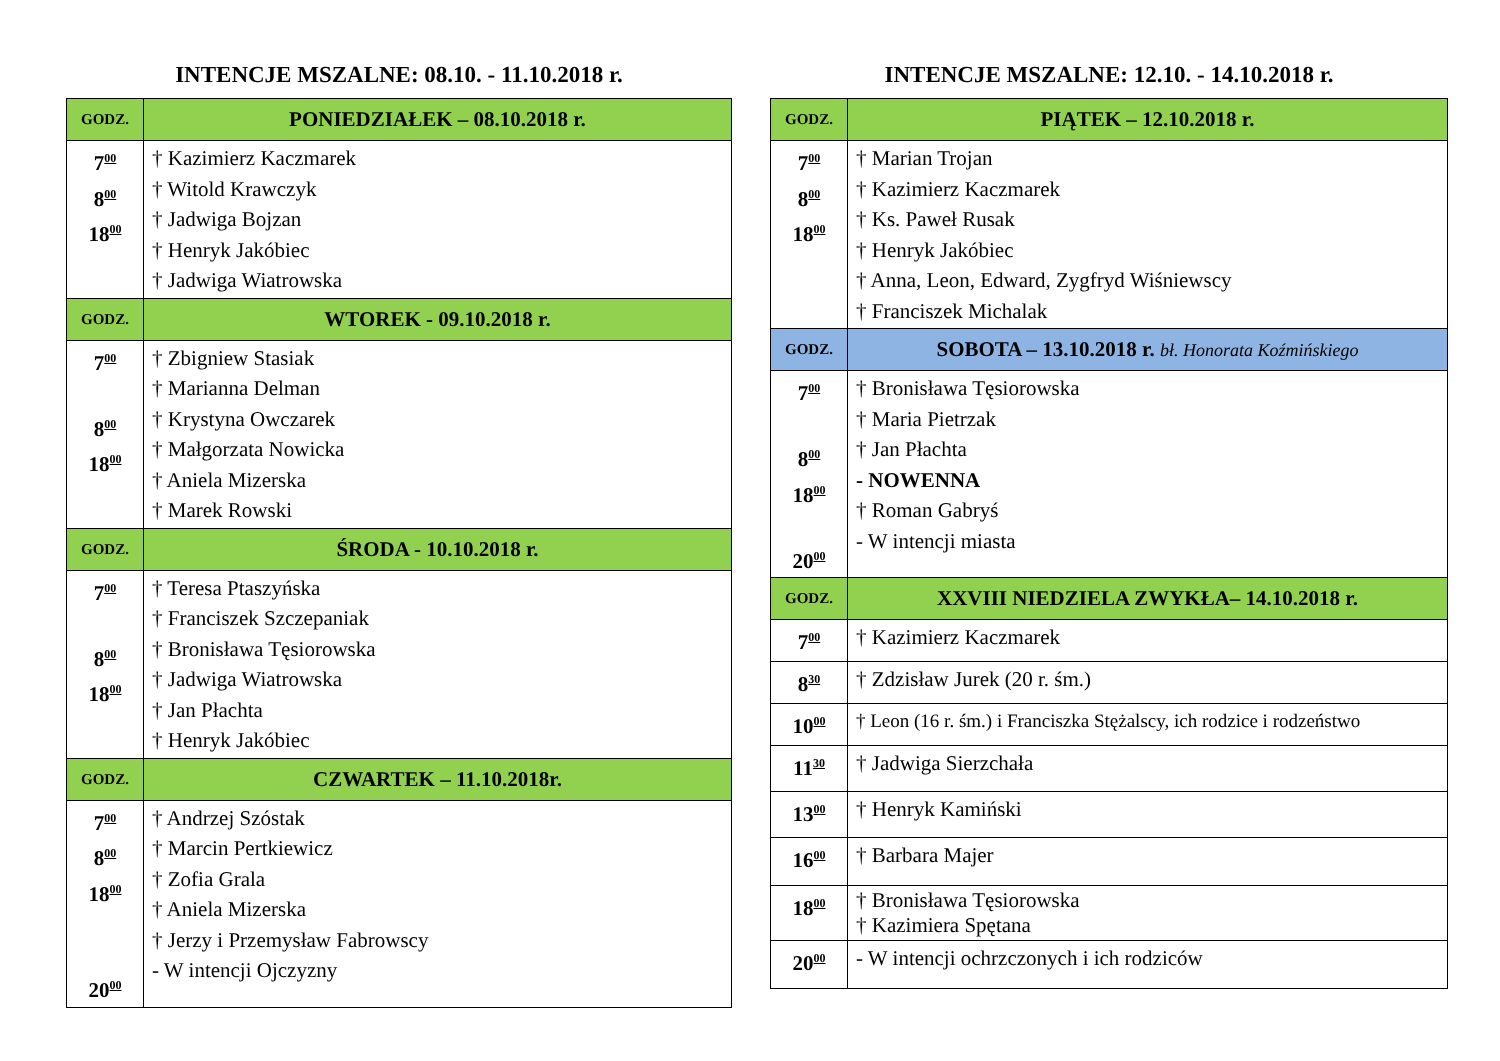INTENCJE MSZALNE: 08.10. - 11.10.2018 r.
| GODZ. | PONIEDZIAŁEK – 08.10.2018 r. |
| --- | --- |
| 7<sup>00</sup> 8<sup>00</sup> 18<sup>00</sup> | † Kazimierz Kaczmarek † Witold Krawczyk † Jadwiga Bojzan † Henryk Jakóbiec † Jadwiga Wiatrowska |
| GODZ. | WTOREK - 09.10.2018 r. |
| 7<sup>00</sup> 8<sup>00</sup> 18<sup>00</sup> | † Zbigniew Stasiak † Marianna Delman † Krystyna Owczarek † Małgorzata Nowicka † Aniela Mizerska † Marek Rowski |
| GODZ. | ŚRODA - 10.10.2018 r. |
| 7<sup>00</sup> 8<sup>00</sup> 18<sup>00</sup> | † Teresa Ptaszyńska † Franciszek Szczepaniak † Bronisława Tęsiorowska † Jadwiga Wiatrowska † Jan Płachta † Henryk Jakóbiec |
| GODZ. | CZWARTEK – 11.10.2018r. |
| 7<sup>00</sup> 8<sup>00</sup> 18<sup>00</sup> 20<sup>00</sup> | † Andrzej Szóstak † Marcin Pertkiewicz † Zofia Grala † Aniela Mizerska † Jerzy i Przemysław Fabrowscy - W intencji Ojczyzny |
INTENCJE MSZALNE: 12.10. - 14.10.2018 r.
| GODZ. | PIĄTEK – 12.10.2018 r. |
| --- | --- |
| 7<sup>00</sup> 8<sup>00</sup> 18<sup>00</sup> | † Marian Trojan † Kazimierz Kaczmarek † Ks. Paweł Rusak † Henryk Jakóbiec † Anna, Leon, Edward, Zygfryd Wiśniewscy † Franciszek Michalak |
| GODZ. | SOBOTA – 13.10.2018 r. bł. Honorata Koźmińskiego |
| 7<sup>00</sup> 8<sup>00</sup> 18<sup>00</sup> 20<sup>00</sup> | † Bronisława Tęsiorowska † Maria Pietrzak † Jan Płachta - NOWENNA † Roman Gabryś - W intencji miasta |
| GODZ. | XXVIII NIEDZIELA ZWYKŁA– 14.10.2018 r. |
| 7<sup>00</sup> | † Kazimierz Kaczmarek |
| 8<sup>30</sup> | † Zdzisław Jurek (20 r. śm.) |
| 10<sup>00</sup> | † Leon (16 r. śm.) i Franciszka Stężalscy, ich rodzice i rodzeństwo |
| 11<sup>30</sup> | † Jadwiga Sierzchała |
| 13<sup>00</sup> | † Henryk Kamiński |
| 16<sup>00</sup> | † Barbara Majer |
| 18<sup>00</sup> | † Bronisława Tęsiorowska † Kazimiera Spętana |
| 20<sup>00</sup> | - W intencji ochrzczonych i ich rodziców |